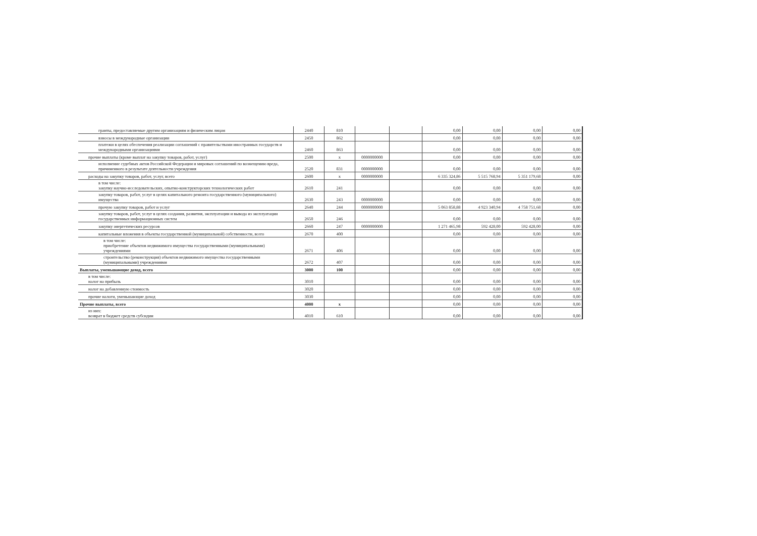| гранты, предоставляемые другим организациям и физическим лицам | 2440 | 810 | | | 0,00 | 0,00 | 0,00 | 0,00 |
| взносы в международные организации | 2450 | 862 | | | 0,00 | 0,00 | 0,00 | 0,00 |
| платежи в целях обеспечения реализации соглашений с правительствами иностранных государств и международными организациями | 2460 | 863 | | | 0,00 | 0,00 | 0,00 | 0,00 |
| прочие выплаты (кроме выплат на закупку товаров, работ, услуг) | 2500 | x | 0000000000 | | 0,00 | 0,00 | 0,00 | 0,00 |
| исполнение судебных актов Российской Федерации и мировых соглашений по возмещению вреда, причиненного в результате деятельности учреждения | 2520 | 831 | 0000000000 | | 0,00 | 0,00 | 0,00 | 0,00 |
| расходы на закупку товаров, работ, услуг, всего | 2600 | x | 0000000000 | | 6 335 324,86 | 5 515 768,94 | 5 351 179,68 | 0,00 |
| в том числе: закупку научно-исследовательских, опытно-конструкторских технологических работ | 2610 | 241 | | | 0,00 | 0,00 | 0,00 | 0,00 |
| закупку товаров, работ, услуг в целях капитального ремонта государственного (муниципального) имущества | 2630 | 243 | 0000000000 | | 0,00 | 0,00 | 0,00 | 0,00 |
| прочую закупку товаров, работ и услуг | 2640 | 244 | 0000000000 | | 5 063 858,88 | 4 923 340,94 | 4 758 751,68 | 0,00 |
| закупку товаров, работ, услуг в целях создания, развития, эксплуатации и вывода из эксплуатации государственных информационных систем | 2650 | 246 | | | 0,00 | 0,00 | 0,00 | 0,00 |
| закупку энергетических ресурсов | 2660 | 247 | 0000000000 | | 1 271 465,98 | 592 428,00 | 592 428,00 | 0,00 |
| капитальные вложения в объекты государственной (муниципальной) собственности, всего | 2670 | 400 | | | 0,00 | 0,00 | 0,00 | 0,00 |
| в том числе: приобретение объектов недвижимого имущества государственными (муниципальными) учреждениями | 2671 | 406 | | | 0,00 | 0,00 | 0,00 | 0,00 |
| строительство (реконструкция) объектов недвижимого имущества государственными (муниципальными) учреждениями | 2672 | 407 | | | 0,00 | 0,00 | 0,00 | 0,00 |
| Выплаты, уменьшающие доход, всего | 3000 | 100 | | | 0,00 | 0,00 | 0,00 | 0,00 |
| в том числе: налог на прибыль | 3010 | | | | 0,00 | 0,00 | 0,00 | 0,00 |
| налог на добавленную стоимость | 3020 | | | | 0,00 | 0,00 | 0,00 | 0,00 |
| прочие налоги, уменьшающие доход | 3030 | | | | 0,00 | 0,00 | 0,00 | 0,00 |
| Прочие выплаты, всего | 4000 | x | | | 0,00 | 0,00 | 0,00 | 0,00 |
| из них: возврат в бюджет средств субсидии | 4010 | 610 | | | 0,00 | 0,00 | 0,00 | 0,00 |